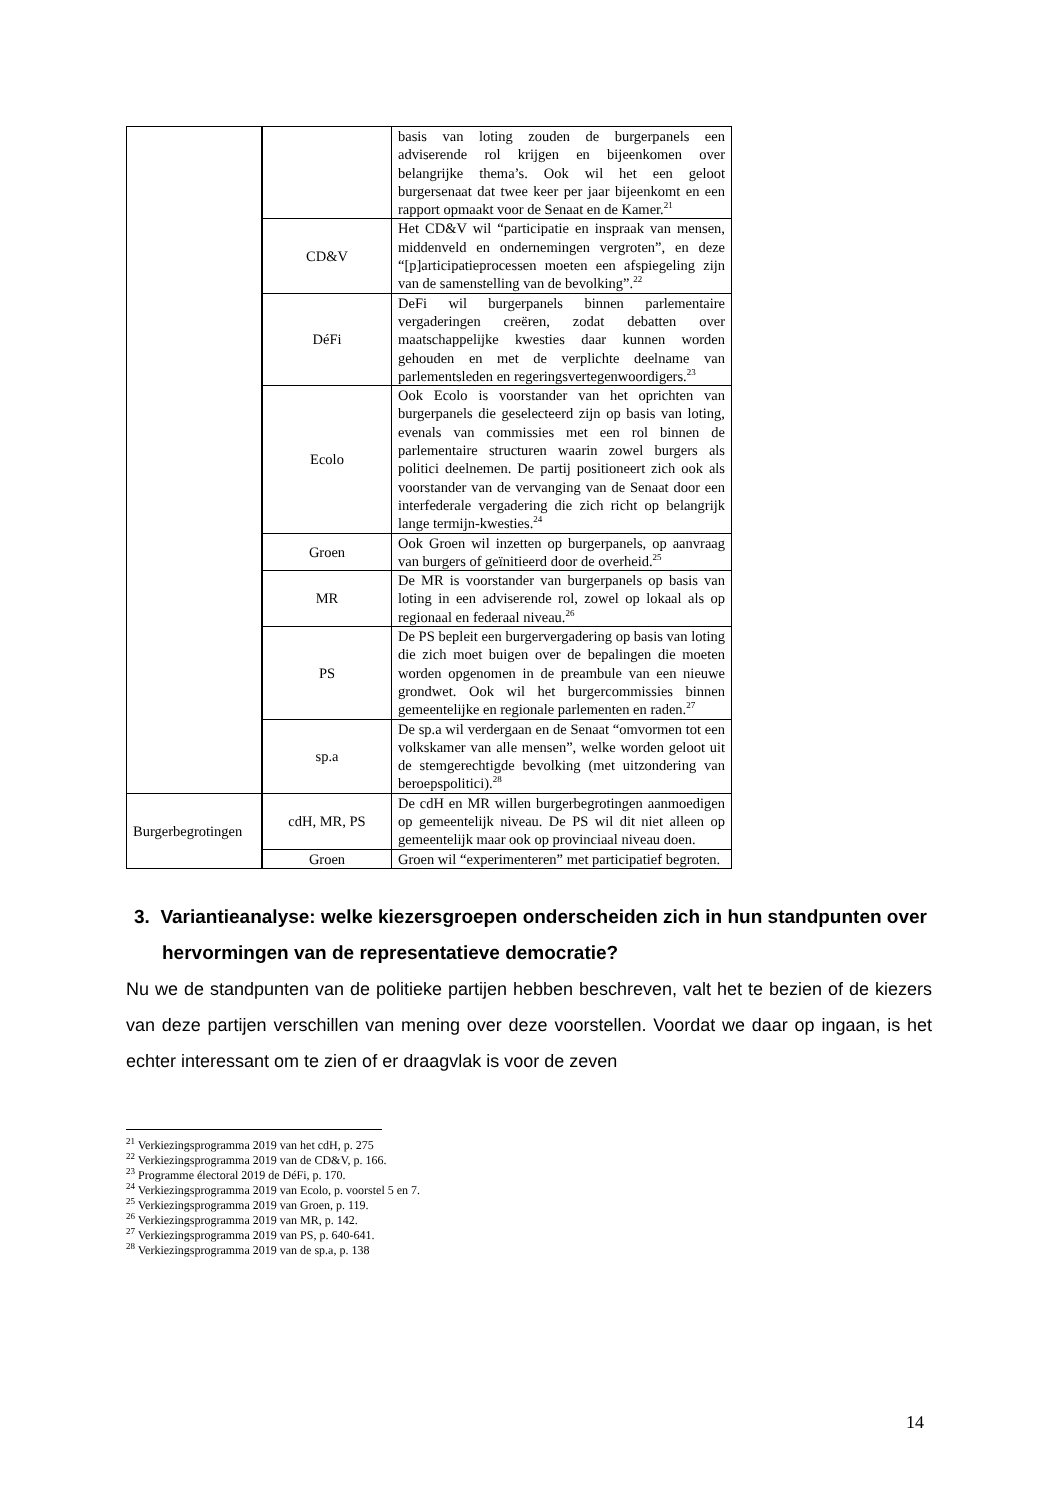| | | basis van loting zouden de burgerpanels een adviserende rol krijgen en bijeenkomen over belangrijke thema’s. Ook wil het een geloot burgersenaat dat twee keer per jaar bijeenkomt en een rapport opmaakt voor de Senaat en de Kamer.<sup>21</sup> |
| | CD&V | Het CD&V wil “participatie en inspraak van mensen, middenveld en ondernemingen vergroten”, en deze “[p]articipatieprocessen moeten een afspiegeling zijn van de samenstelling van de bevolking”.<sup>22</sup> |
| | DéFi | DeFi wil burgerpanels binnen parlementaire vergaderingen creëren, zodat debatten over maatschappelijke kwesties daar kunnen worden gehouden en met de verplichte deelname van parlementsleden en regeringsvertegenwoordigers.<sup>23</sup> |
| | Ecolo | Ook Ecolo is voorstander van het oprichten van burgerpanels die geselecteerd zijn op basis van loting, evenals van commissies met een rol binnen de parlementaire structuren waarin zowel burgers als politici deelnemen. De partij positioneert zich ook als voorstander van de vervanging van de Senaat door een interfederale vergadering die zich richt op belangrijk lange termijn-kwesties.<sup>24</sup> |
| | Groen | Ook Groen wil inzetten op burgerpanels, op aanvraag van burgers of geïnitieerd door de overheid.<sup>25</sup> |
| | MR | De MR is voorstander van burgerpanels op basis van loting in een adviserende rol, zowel op lokaal als op regionaal en federaal niveau.<sup>26</sup> |
| | PS | De PS bepleit een burgervergadering op basis van loting die zich moet buigen over de bepalingen die moeten worden opgenomen in de preambule van een nieuwe grondwet. Ook wil het burgercommissies binnen gemeentelijke en regionale parlementen en raden.<sup>27</sup> |
| | sp.a | De sp.a wil verdergaan en de Senaat “omvormen tot een volkskamer van alle mensen”, welke worden geloot uit de stemgerechtigde bevolking (met uitzondering van beroepspolitici).<sup>28</sup> |
| Burgerbegrotingen | cdH, MR, PS | De cdH en MR willen burgerbegrotingen aanmoedigen op gemeentelijk niveau. De PS wil dit niet alleen op gemeentelijk maar ook op provinciaal niveau doen. |
| | Groen | Groen wil “experimenteren” met participatief begroten. |
3. Variantieanalyse: welke kiezersgroepen onderscheiden zich in hun standpunten over hervormingen van de representatieve democratie?
Nu we de standpunten van de politieke partijen hebben beschreven, valt het te bezien of de kiezers van deze partijen verschillen van mening over deze voorstellen. Voordat we daar op ingaan, is het echter interessant om te zien of er draagvlak is voor de zeven
<sup>21</sup> Verkiezingsprogramma 2019 van het cdH, p. 275
<sup>22</sup> Verkiezingsprogramma 2019 van de CD&V, p. 166.
<sup>23</sup> Programme électoral 2019 de DéFi, p. 170.
<sup>24</sup> Verkiezingsprogramma 2019 van Ecolo, p. voorstel 5 en 7.
<sup>25</sup> Verkiezingsprogramma 2019 van Groen, p. 119.
<sup>26</sup> Verkiezingsprogramma 2019 van MR, p. 142.
<sup>27</sup> Verkiezingsprogramma 2019 van PS, p. 640-641.
<sup>28</sup> Verkiezingsprogramma 2019 van de sp.a, p. 138
14